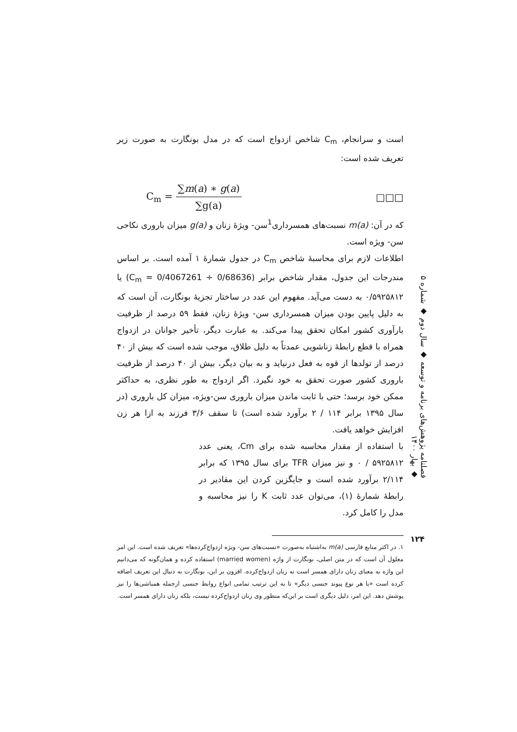است و سرانجام، C<sub>m</sub> شاخص ازدواج است که در مدل بونگارت به صورت زیر تعریف شده است:
C<sub>m</sub> = ∑m(a) ∗ g(a) ∑g(a) □□□
که در آن: m(a) نسبت‌های همسرداری<sup>1</sup>سن- ویژۀ زنان و g(a) میزان باروری نکاحی سن- ویژه است.
اطلاعات لازم برای محاسبۀ شاخص C<sub>m</sub> در جدول شمارۀ ۱ آمده است. بر اساس مندرجات این جدول، مقدار شاخص برابر (C<sub>m</sub> = 0/4067261 ÷ 0/68636) یا ۰/۵۹۲۵۸۱۲ به دست می‌آید. مفهوم این عدد در ساختار تجزیۀ بونگارت، آن است که به دلیل پایین بودن میزان همسرداری سن- ویژۀ زنان، فقط ۵۹ درصد از ظرفیت بارآوری کشور امکان تحقق پیدا می‌کند. به عبارت دیگر، تأخیر جوانان در ازدواج همراه با قطع رابطۀ زناشویی عمدتاً به دلیل طلاق، موجب شده است که بیش از ۴۰ درصد از تولدها از قوه به فعل درنیاید و به بیان دیگر، بیش از ۴۰ درصد از ظرفیت باروری کشور صورت تحقق به خود نگیرد. اگر ازدواج به طور نظری، به حداکثر ممکن خود برسد؛ حتی با ثابت ماندن میزان باروری سن-ویژه، میزان کل باروری (در سال ۱۳۹۵ برابر ۱۱۴ / ۲ برآورد شده است) تا سقف ۳/۶ فرزند به ازا هر زن افزایش خواهد یافت.
با استفاده از مقدار محاسبه شده برای Cm، یعنی عدد ۵۹۲۵۸۱۲ / ۰ و نیز میزان TFR برای سال ۱۳۹۵ که برابر ۲/۱۱۴ برآورد شده است و جایگزین کردن این مقادیر در رابطۀ شمارۀ (۱)، می‌توان عدد ثابت K را نیز محاسبه و مدل را کامل کرد.
۱. در اکثر منابع فارسی m(a) به‌اشتباه به‌صورت «نسبت‌های سن- ویژه ازدواج‌کرده‌ها» تعریف شده است. این امر معلول آن است که در متن اصلی، بونگارت از واژه (married women) استفاده کرده و همان‌گونه که می‌دانیم این واژه به معنای زنان دارای همسر است نه زنان ازدواج‌کرده. افزون بر این، بونگارت به دنبال این تعریف اضافه کرده است «یا هر نوع پیوند جنسی دیگر» تا به این ترتیب تمامی انواع روابط جنسی ازجمله همباشی‌ها را نیز پوشش دهد. این امر، دلیل دیگری است بر این‌که منظور وی زنان ازدواج‌کرده نیست، بلکه زنان دارای همسر است.
فصلنامه پژوهش‌های برنامه و توسعه ◆ سال دوم ◆ شماره ۵ ◆ بهار ۱۴۰۰
۱۲۴